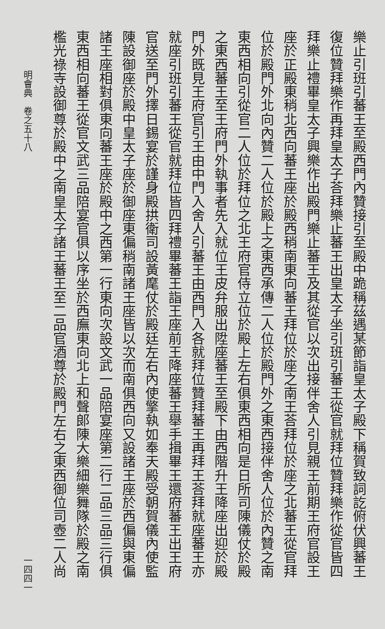樂止引班引蕃王至殿西門內贊接引至殿中跪稱茲遇某節詣皇太子殿下稱賀致詞訖俯伏興蕃王
復位贊拜樂作再拜皇太子荅拜樂止蕃王出皇太子坐引班引蕃王從官就拜位贊拜樂作從官皆四
拜樂止禮畢皇太子興樂作出殿門樂止蕃王及其從官以次出接伴舍人引見親王前期王府官設王
座於正殿東稍北西向蕃王座於殿西稍南東向蕃王拜位於座之南王荅拜位於座之北蕃王從官拜
位於殿門外北向內贊二人位於殿上之東西承傳二人位於殿門外之東西接伴舍人位於內贊之南
東西相向引從官二人位於拜位之北王府官侍立位於殿上左右俱東西相向是日所司陳儀仗於殿
之東西蕃王至王府門外執事者先入就位王皮弁服出陞座蕃王至殿下由西階升王降座出迎於殿
門外既見王府官引王由中門入舍人引蕃王由西門入各就拜位贊拜蕃王再拜王荅拜就座蕃王亦
就座引班引蕃王從官就拜位皆四拜禮畢蕃王詣王座前王降座蕃王舉手揖畢王還府蕃王出王府
官送至門外擇日錫宴於謹身殿拱衛司設黃麾仗於殿廷左右內使擎執如奉天殿受朝賀儀內使監
陳設御座於殿中皇太子座於御座東偏稍南諸王座皆以次而南俱西向又設諸王座於西偏與東偏
諸王座相對俱東向蕃王座於殿中之西第一行東向次設文武一品陪宴座第二行二品三品三行俱
東西相向蕃王從官文武三品陪宴官俱以序坐於西廡東向北上和聲郎陳大樂細樂舞隊於殿之南
檻光祿寺設御尊於殿中之南皇太子諸王蕃王至二品官酒尊於殿門左右之東西御位司壺二人尚
明會典　卷之五十八 一四四一